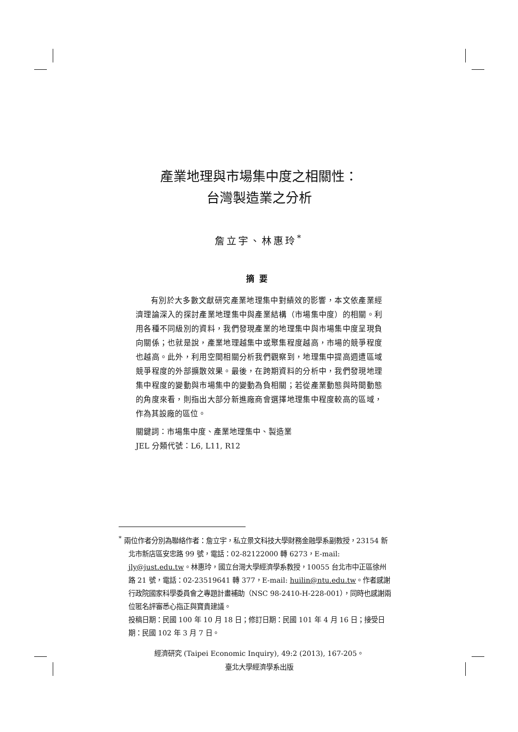產業地理與市場集中度之相關性：
台灣製造業之分析
詹立宇、林惠玲<sup>*</sup>
摘要
有別於大多數文獻研究產業地理集中對績效的影響，本文依產業經濟理論深入的探討產業地理集中與產業結構（市場集中度）的相關。利用各種不同級別的資料，我們發現產業的地理集中與市場集中度呈現負向關係；也就是說，產業地理越集中或聚集程度越高，市場的競爭程度也越高。此外，利用空間相關分析我們觀察到，地理集中提高週遭區域競爭程度的外部擴散效果。最後，在跨期資料的分析中，我們發現地理集中程度的變動與市場集中的變動為負相關；若從產業動態與時間動態的角度來看，則指出大部分新進廠商會選擇地理集中程度較高的區域，作為其設廠的區位。
關鍵詞：市場集中度、產業地理集中、製造業
JEL 分類代號：L6, L11, R12
<sup>*</sup> 兩位作者分別為聯絡作者：詹立宇，私立景文科技大學財務金融學系副教授，23154 新北市新店區安忠路 99 號，電話：02-82122000 轉 6273，E-mail: jly@just.edu.tw。林惠玲，國立台灣大學經濟學系教授，10055 台北市中正區徐州路 21 號，電話：02-23519641 轉 377，E-mail: huilin@ntu.edu.tw。作者感謝行政院國家科學委員會之專題計畫補助（NSC 98-2410-H-228-001），同時也感謝兩位匿名評審悉心指正與寶貴建議。
投稿日期：民國 100 年 10 月 18 日；修訂日期：民國 101 年 4 月 16 日；接受日期：民國 102 年 3 月 7 日。
經濟研究 (Taipei Economic Inquiry), 49:2 (2013), 167-205。
臺北大學經濟學系出版